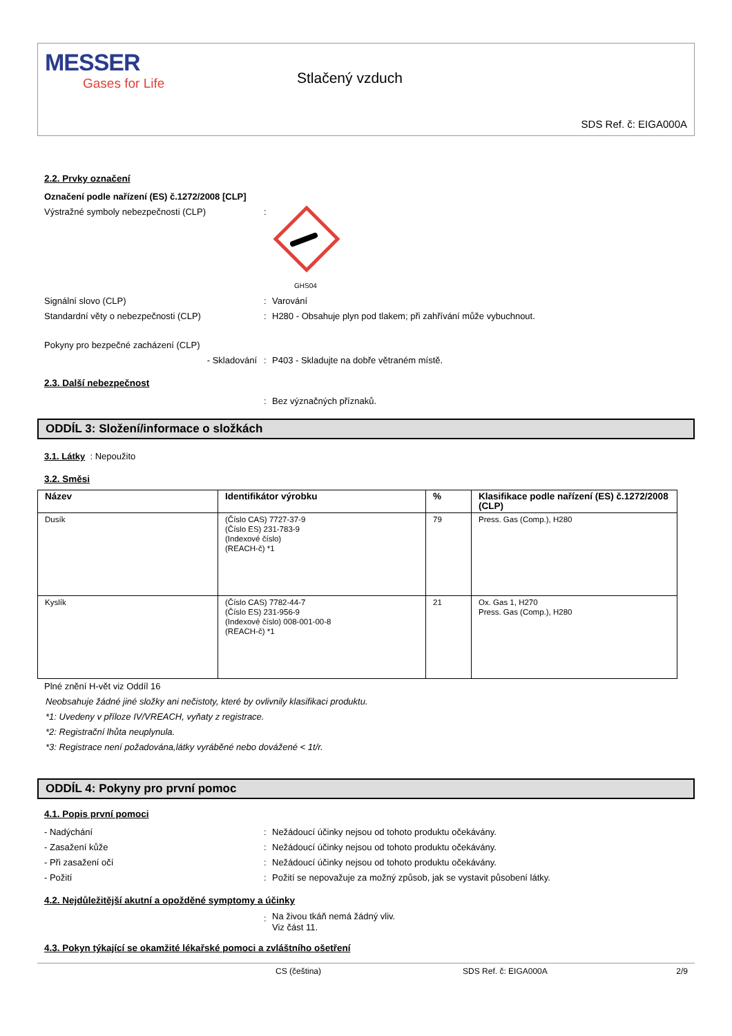MESSER
Gases for Life
Stlačený vzduch
SDS Ref. č: EIGA000A
2.2. Prvky označení
Označení podle nařízení (ES) č.1272/2008 [CLP]
Výstražné symboly nebezpečnosti (CLP) :
GHS04
Signální slovo (CLP) : Varování
Standardní věty o nebezpečnosti (CLP) : H280 - Obsahuje plyn pod tlakem; při zahřívání může vybuchnout.
Pokyny pro bezpečné zacházení (CLP)
- Skladování : P403 - Skladujte na dobře větraném místě.
2.3. Další nebezpečnost
: Bez význačných příznaků.
ODDÍL 3: Složení/informace o složkách
3.1. Látky : Nepoužito
3.2. Směsi
| Název | Identifikátor výrobku | % | Klasifikace podle nařízení (ES) č.1272/2008 (CLP) |
| --- | --- | --- | --- |
| Dusík | (Číslo CAS) 7727-37-9 (Číslo ES) 231-783-9 (Indexové číslo) (REACH-č) *1 | 79 | Press. Gas (Comp.), H280 |
| Kyslík | (Číslo CAS) 7782-44-7 (Číslo ES) 231-956-9 (Indexové číslo) 008-001-00-8 (REACH-č) *1 | 21 | Ox. Gas 1, H270 Press. Gas (Comp.), H280 |
Plné znění H-vět viz Oddíl 16
Neobsahuje žádné jiné složky ani nečistoty, které by ovlivnily klasifikaci produktu.
*1: Uvedeny v příloze IV/VREACH, vyňaty z registrace.
*2: Registrační lhůta neuplynula.
*3: Registrace není požadována,látky vyráběné nebo dovážené < 1t/r.
ODDÍL 4: Pokyny pro první pomoc
4.1. Popis první pomoci
- Nadýchání : Nežádoucí účinky nejsou od tohoto produktu očekávány.
- Zasažení kůže : Nežádoucí účinky nejsou od tohoto produktu očekávány.
- Při zasažení očí : Nežádoucí účinky nejsou od tohoto produktu očekávány.
- Požití : Požití se nepovažuje za možný způsob, jak se vystavit působení látky.
4.2. Nejdůležitější akutní a opožděné symptomy a účinky
:
Na živou tkáň nemá žádný vliv.
Viz část 11.
4.3. Pokyn týkající se okamžité lékařské pomoci a zvláštního ošetření
CS (čeština) SDS Ref. č: EIGA000A 2/9